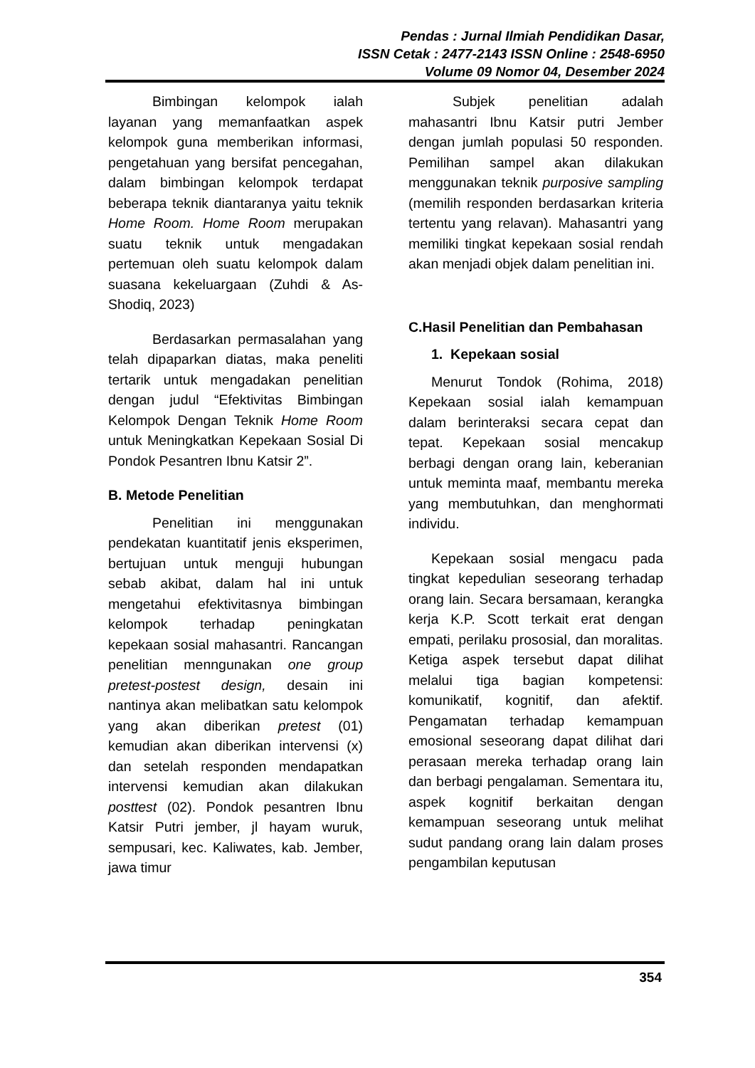Pendas : Jurnal Ilmiah Pendidikan Dasar,
ISSN Cetak : 2477-2143 ISSN Online : 2548-6950
Volume 09 Nomor 04, Desember 2024
Bimbingan kelompok ialah layanan yang memanfaatkan aspek kelompok guna memberikan informasi, pengetahuan yang bersifat pencegahan, dalam bimbingan kelompok terdapat beberapa teknik diantaranya yaitu teknik Home Room. Home Room merupakan suatu teknik untuk mengadakan pertemuan oleh suatu kelompok dalam suasana kekeluargaan (Zuhdi & As-Shodiq, 2023)
Berdasarkan permasalahan yang telah dipaparkan diatas, maka peneliti tertarik untuk mengadakan penelitian dengan judul “Efektivitas Bimbingan Kelompok Dengan Teknik Home Room untuk Meningkatkan Kepekaan Sosial Di Pondok Pesantren Ibnu Katsir 2”.
B. Metode Penelitian
Penelitian ini menggunakan pendekatan kuantitatif jenis eksperimen, bertujuan untuk menguji hubungan sebab akibat, dalam hal ini untuk mengetahui efektivitasnya bimbingan kelompok terhadap peningkatan kepekaan sosial mahasantri. Rancangan penelitian menngunakan one group pretest-postest design, desain ini nantinya akan melibatkan satu kelompok yang akan diberikan pretest (01) kemudian akan diberikan intervensi (x) dan setelah responden mendapatkan intervensi kemudian akan dilakukan posttest (02). Pondok pesantren Ibnu Katsir Putri jember, jl hayam wuruk, sempusari, kec. Kaliwates, kab. Jember, jawa timur
Subjek penelitian adalah mahasantri Ibnu Katsir putri Jember dengan jumlah populasi 50 responden. Pemilihan sampel akan dilakukan menggunakan teknik purposive sampling (memilih responden berdasarkan kriteria tertentu yang relavan). Mahasantri yang memiliki tingkat kepekaan sosial rendah akan menjadi objek dalam penelitian ini.
C.Hasil Penelitian dan Pembahasan
1. Kepekaan sosial
Menurut Tondok (Rohima, 2018) Kepekaan sosial ialah kemampuan dalam berinteraksi secara cepat dan tepat. Kepekaan sosial mencakup berbagi dengan orang lain, keberanian untuk meminta maaf, membantu mereka yang membutuhkan, dan menghormati individu.
Kepekaan sosial mengacu pada tingkat kepedulian seseorang terhadap orang lain. Secara bersamaan, kerangka kerja K.P. Scott terkait erat dengan empati, perilaku prososial, dan moralitas. Ketiga aspek tersebut dapat dilihat melalui tiga bagian kompetensi: komunikatif, kognitif, dan afektif. Pengamatan terhadap kemampuan emosional seseorang dapat dilihat dari perasaan mereka terhadap orang lain dan berbagi pengalaman. Sementara itu, aspek kognitif berkaitan dengan kemampuan seseorang untuk melihat sudut pandang orang lain dalam proses pengambilan keputusan
354